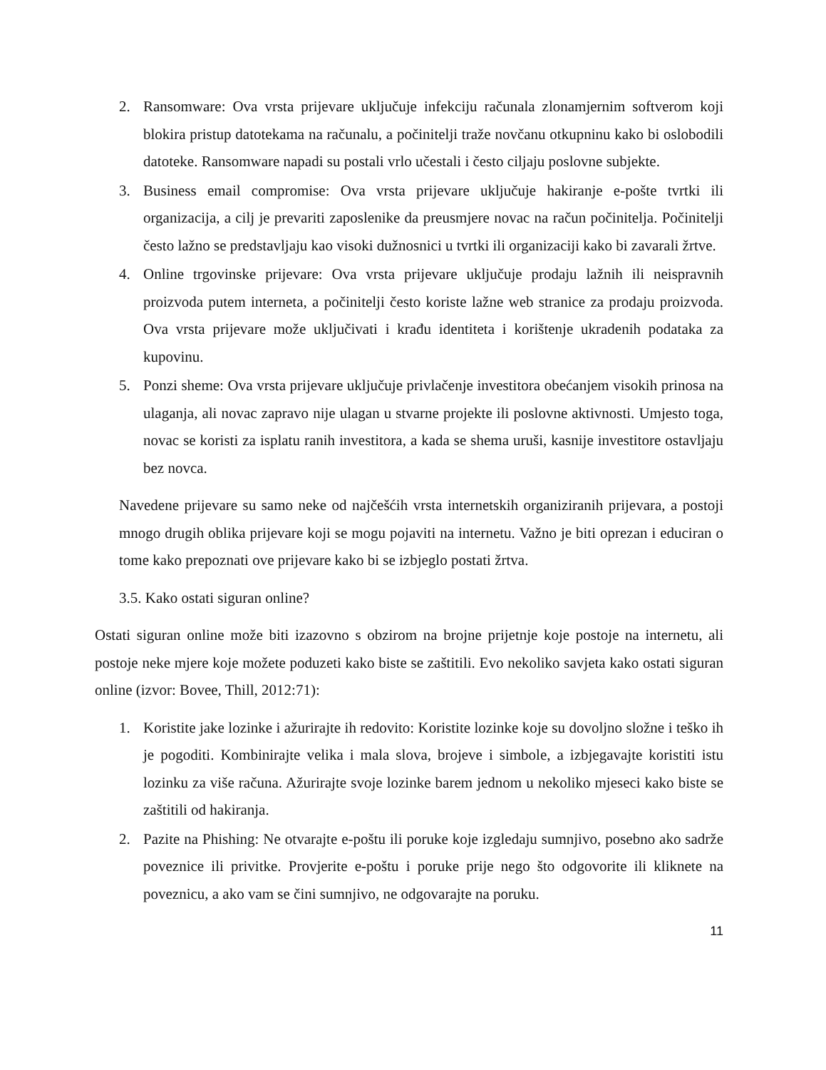2. Ransomware: Ova vrsta prijevare uključuje infekciju računala zlonamjernim softverom koji blokira pristup datotekama na računalu, a počinitelji traže novčanu otkupninu kako bi oslobodili datoteke. Ransomware napadi su postali vrlo učestali i često ciljaju poslovne subjekte.
3. Business email compromise: Ova vrsta prijevare uključuje hakiranje e-pošte tvrtki ili organizacija, a cilj je prevariti zaposlenike da preusmjere novac na račun počinitelja. Počinitelji često lažno se predstavljaju kao visoki dužnosnici u tvrtki ili organizaciji kako bi zavarali žrtve.
4. Online trgovinske prijevare: Ova vrsta prijevare uključuje prodaju lažnih ili neispravnih proizvoda putem interneta, a počinitelji često koriste lažne web stranice za prodaju proizvoda. Ova vrsta prijevare može uključivati i krađu identiteta i korištenje ukradenih podataka za kupovinu.
5. Ponzi sheme: Ova vrsta prijevare uključuje privlačenje investitora obećanjem visokih prinosa na ulaganja, ali novac zapravo nije ulagan u stvarne projekte ili poslovne aktivnosti. Umjesto toga, novac se koristi za isplatu ranih investitora, a kada se shema uruši, kasnije investitore ostavljaju bez novca.
Navedene prijevare su samo neke od najčešćih vrsta internetskih organiziranih prijevara, a postoji mnogo drugih oblika prijevare koji se mogu pojaviti na internetu. Važno je biti oprezan i educiran o tome kako prepoznati ove prijevare kako bi se izbjeglo postati žrtva.
3.5. Kako ostati siguran online?
Ostati siguran online može biti izazovno s obzirom na brojne prijetnje koje postoje na internetu, ali postoje neke mjere koje možete poduzeti kako biste se zaštitili. Evo nekoliko savjeta kako ostati siguran online (izvor: Bovee, Thill, 2012:71):
1. Koristite jake lozinke i ažurirajte ih redovito: Koristite lozinke koje su dovoljno složne i teško ih je pogoditi. Kombinirajte velika i mala slova, brojeve i simbole, a izbjegavajte koristiti istu lozinku za više računa. Ažurirajte svoje lozinke barem jednom u nekoliko mjeseci kako biste se zaštitili od hakiranja.
2. Pazite na Phishing: Ne otvarajte e-poštu ili poruke koje izgledaju sumnjivo, posebno ako sadrže poveznice ili privitke. Provjerite e-poštu i poruke prije nego što odgovorite ili kliknete na poveznicu, a ako vam se čini sumnjivo, ne odgovarajte na poruku.
11